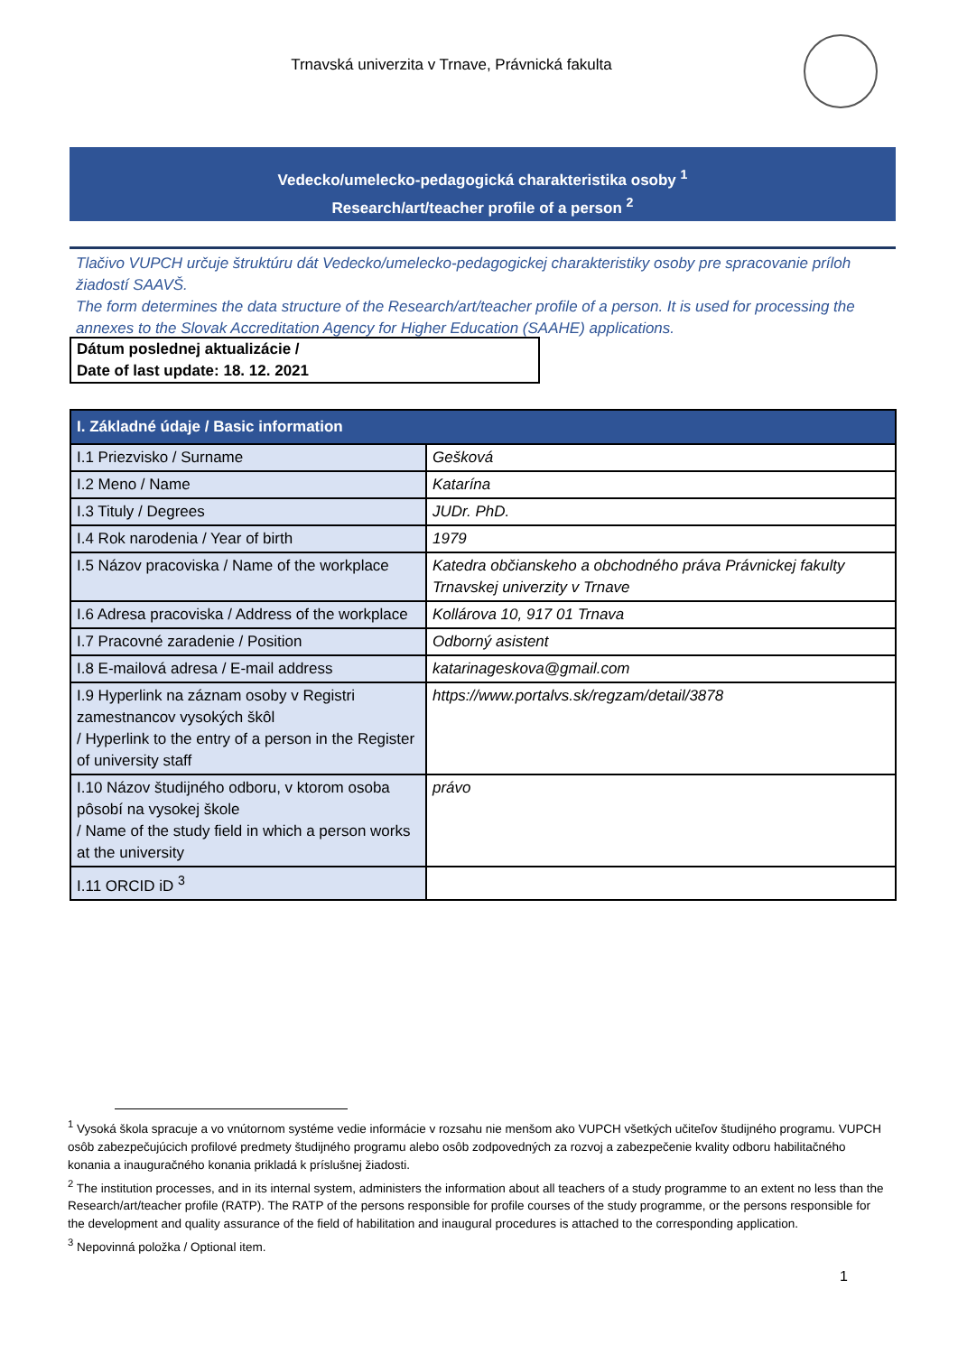Trnavská univerzita v Trnave, Právnická fakulta
Vedecko/umelecko-pedagogická charakteristika osoby <sup>1</sup>
Research/art/teacher profile of a person <sup>2</sup>
Tlačivo VUPCH určuje štruktúru dát Vedecko/umelecko-pedagogickej charakteristiky osoby pre spracovanie príloh žiadostí SAAVŠ.
The form determines the data structure of the Research/art/teacher profile of a person. It is used for processing the annexes to the Slovak Accreditation Agency for Higher Education (SAAHE) applications.
Dátum poslednej aktualizácie /
Date of last update: 18. 12. 2021
| I. Základné údaje / Basic information | |
| --- | --- |
| I.1 Priezvisko / Surname | Gešková |
| I.2 Meno / Name | Katarína |
| I.3 Tituly / Degrees | JUDr. PhD. |
| I.4 Rok narodenia / Year of birth | 1979 |
| I.5 Názov pracoviska / Name of the workplace | Katedra občianskeho a obchodného práva Právnickej fakulty Trnavskej univerzity v Trnave |
| I.6 Adresa pracoviska / Address of the workplace | Kollárova 10, 917 01 Trnava |
| I.7 Pracovné zaradenie / Position | Odborný asistent |
| I.8 E-mailová adresa / E-mail address | katarinageskova@gmail.com |
| I.9 Hyperlink na záznam osoby v Registri zamestnancov vysokých škôl / Hyperlink to the entry of a person in the Register of university staff | https://www.portalvs.sk/regzam/detail/3878 |
| I.10 Názov študijného odboru, v ktorom osoba pôsobí na vysokej škole / Name of the study field in which a person works at the university | právo |
| I.11 ORCID iD <sup>3</sup> | |
<sup>1</sup> Vysoká škola spracuje a vo vnútornom systéme vedie informácie v rozsahu nie menšom ako VUPCH všetkých učiteľov študijného programu. VUPCH osôb zabezpečujúcich profilové predmety študijného programu alebo osôb zodpovedných za rozvoj a zabezpečenie kvality odboru habilitačného konania a inauguračného konania prikladá k príslušnej žiadosti.
<sup>2</sup> The institution processes, and in its internal system, administers the information about all teachers of a study programme to an extent no less than the Research/art/teacher profile (RATP). The RATP of the persons responsible for profile courses of the study programme, or the persons responsible for the development and quality assurance of the field of habilitation and inaugural procedures is attached to the corresponding application.
<sup>3</sup> Nepovinná položka / Optional item.
1